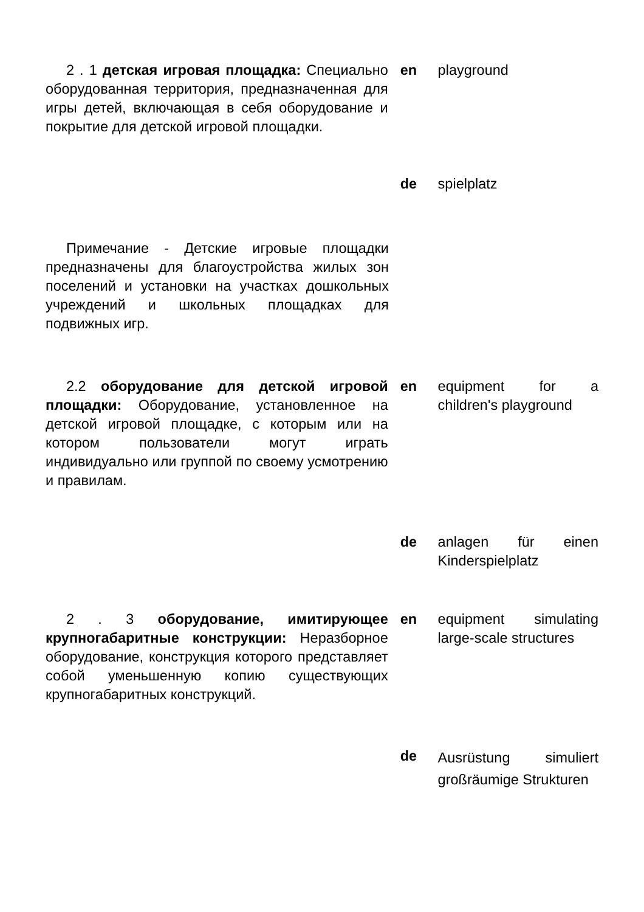2 . 1 детская игровая площадка: Специально оборудованная территория, предназначенная для игры детей, включающая в себя оборудование и покрытие для детской игровой площадки.
en playground
de spielplatz
Примечание - Детские игровые площадки предназначены для благоустройства жилых зон поселений и установки на участках дошкольных учреждений и школьных площадках для подвижных игр.
2.2 оборудование для детской игровой площадки: Оборудование, установленное на детской игровой площадке, с которым или на котором пользователи могут играть индивидуально или группой по своему усмотрению и правилам.
en equipment for a children's playground
de anlagen für einen Kinderspielplatz
2 . 3 оборудование, имитирующее крупногабаритные конструкции: Неразборное оборудование, конструкция которого представляет собой уменьшенную копию существующих крупногабаритных конструкций.
en equipment simulating large-scale structures
de
Ausrüstung simuliert großräumige Strukturen